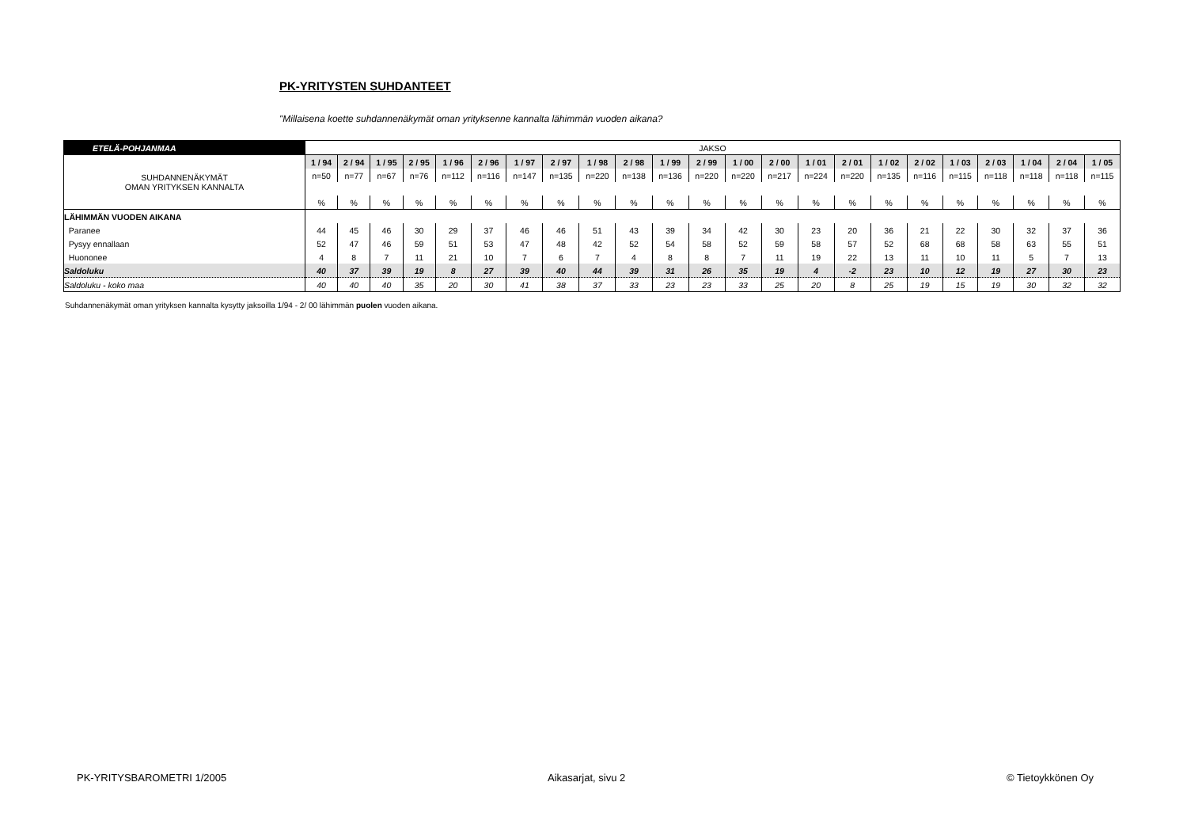PK-YRITYSTEN SUHDANTEET
"Millaisena koette suhdannenäkymät oman yrityksenne kannalta lähimmän vuoden aikana?
| ETELÄ-POHJANMAA | JAKSO | | | | | | | | | | | | | | | | | | | | | | |
| SUHDANNENÄKYMÄT OMAN YRITYKSEN KANNALTA | 1 / 94 | 2 / 94 | 1 / 95 | 2 / 95 | 1 / 96 | 2 / 96 | 1 / 97 | 2 / 97 | 1 / 98 | 2 / 98 | 1 / 99 | 2 / 99 | 1 / 00 | 2 / 00 | 1 / 01 | 2 / 01 | 1 / 02 | 2 / 02 | 1 / 03 | 2 / 03 | 1 / 04 | 2 / 04 | 1 / 05 |
| | n=50 | n=77 | n=67 | n=76 | n=112 | n=116 | n=147 | n=135 | n=220 | n=138 | n=136 | n=220 | n=220 | n=217 | n=224 | n=220 | n=135 | n=116 | n=115 | n=118 | n=118 | n=118 | n=115 |
| | % | % | % | % | % | % | % | % | % | % | % | % | % | % | % | % | % | % | % | % | % | % | % |
| LÄHIMMÄN VUODEN AIKANA | | | | | | | | | | | | | | | | | | | | | | | |
| Paranee | 44 | 45 | 46 | 30 | 29 | 37 | 46 | 46 | 51 | 43 | 39 | 34 | 42 | 30 | 23 | 20 | 36 | 21 | 22 | 30 | 32 | 37 | 36 |
| Pysyy ennallaan | 52 | 47 | 46 | 59 | 51 | 53 | 47 | 48 | 42 | 52 | 54 | 58 | 52 | 59 | 58 | 57 | 52 | 68 | 68 | 58 | 63 | 55 | 51 |
| Huononee | 4 | 8 | 7 | 11 | 21 | 10 | 7 | 6 | 7 | 4 | 8 | 8 | 7 | 11 | 19 | 22 | 13 | 11 | 10 | 11 | 5 | 7 | 13 |
| Saldoluku | 40 | 37 | 39 | 19 | 8 | 27 | 39 | 40 | 44 | 39 | 31 | 26 | 35 | 19 | 4 | -2 | 23 | 10 | 12 | 19 | 27 | 30 | 23 |
| Saldoluku - koko maa | 40 | 40 | 40 | 35 | 20 | 30 | 41 | 38 | 37 | 33 | 23 | 23 | 33 | 25 | 20 | 8 | 25 | 19 | 15 | 19 | 30 | 32 | 32 |
Suhdannenäkymät oman yrityksen kannalta kysytty jaksoilla 1/94 - 2/ 00 lähimmän puolen vuoden aikana.
PK-YRITYSBAROMETRI 1/2005 Aikasarjat, sivu 2 © Tietoykkönen Oy